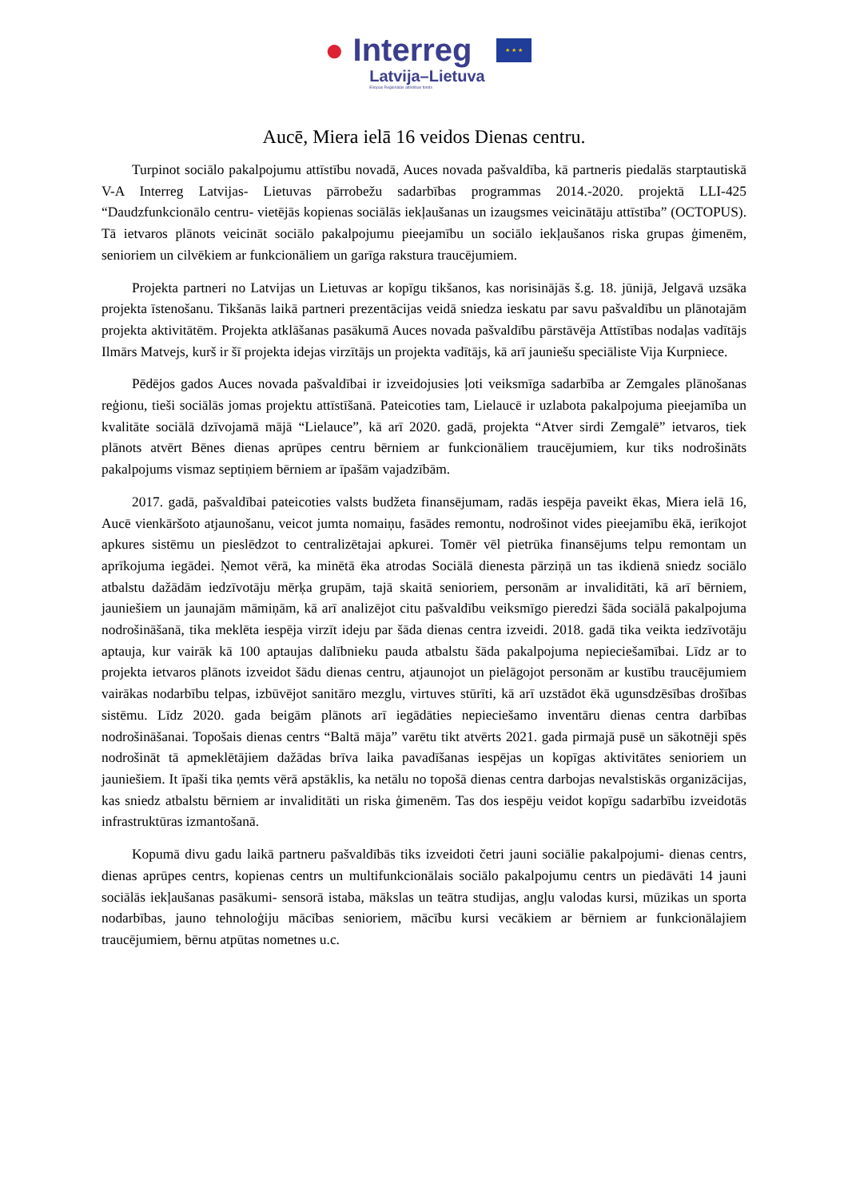● Interreg
Latvija–Lietuva
Eiropas Reģionālās attīstības fonds
★ ★ ★
Aucē, Miera ielā 16 veidos Dienas centru.
Turpinot sociālo pakalpojumu attīstību novadā, Auces novada pašvaldība, kā partneris piedalās starptautiskā V-A Interreg Latvijas- Lietuvas pārrobežu sadarbības programmas 2014.-2020. projektā LLI-425 “Daudzfunkcionālo centru- vietējās kopienas sociālās iekļaušanas un izaugsmes veicinātāju attīstība” (OCTOPUS). Tā ietvaros plānots veicināt sociālo pakalpojumu pieejamību un sociālo iekļaušanos riska grupas ģimenēm, senioriem un cilvēkiem ar funkcionāliem un garīga rakstura traucējumiem.
Projekta partneri no Latvijas un Lietuvas ar kopīgu tikšanos, kas norisinājās š.g. 18. jūnijā, Jelgavā uzsāka projekta īstenošanu. Tikšanās laikā partneri prezentācijas veidā sniedza ieskatu par savu pašvaldību un plānotajām projekta aktivitātēm. Projekta atklāšanas pasākumā Auces novada pašvaldību pārstāvēja Attīstības nodaļas vadītājs Ilmārs Matvejs, kurš ir šī projekta idejas virzītājs un projekta vadītājs, kā arī jauniešu speciāliste Vija Kurpniece.
Pēdējos gados Auces novada pašvaldībai ir izveidojusies ļoti veiksmīga sadarbība ar Zemgales plānošanas reģionu, tieši sociālās jomas projektu attīstīšanā. Pateicoties tam, Lielaucē ir uzlabota pakalpojuma pieejamība un kvalitāte sociālā dzīvojamā mājā “Lielauce”, kā arī 2020. gadā, projekta “Atver sirdi Zemgalē” ietvaros, tiek plānots atvērt Bēnes dienas aprūpes centru bērniem ar funkcionāliem traucējumiem, kur tiks nodrošināts pakalpojums vismaz septiņiem bērniem ar īpašām vajadzībām.
2017. gadā, pašvaldībai pateicoties valsts budžeta finansējumam, radās iespēja paveikt ēkas, Miera ielā 16, Aucē vienkāršoto atjaunošanu, veicot jumta nomaiņu, fasādes remontu, nodrošinot vides pieejamību ēkā, ierīkojot apkures sistēmu un pieslēdzot to centralizētajai apkurei. Tomēr vēl pietrūka finansējums telpu remontam un aprīkojuma iegādei. Ņemot vērā, ka minētā ēka atrodas Sociālā dienesta pārziņā un tas ikdienā sniedz sociālo atbalstu dažādām iedzīvotāju mērķa grupām, tajā skaitā senioriem, personām ar invaliditāti, kā arī bērniem, jauniešiem un jaunajām māmiņām, kā arī analizējot citu pašvaldību veiksmīgo pieredzi šāda sociālā pakalpojuma nodrošināšanā, tika meklēta iespēja virzīt ideju par šāda dienas centra izveidi. 2018. gadā tika veikta iedzīvotāju aptauja, kur vairāk kā 100 aptaujas dalībnieku pauda atbalstu šāda pakalpojuma nepieciešamībai. Līdz ar to projekta ietvaros plānots izveidot šādu dienas centru, atjaunojot un pielāgojot personām ar kustību traucējumiem vairākas nodarbību telpas, izbūvējot sanitāro mezglu, virtuves stūrīti, kā arī uzstādot ēkā ugunsdzēsības drošības sistēmu. Līdz 2020. gada beigām plānots arī iegādāties nepieciešamo inventāru dienas centra darbības nodrošināšanai. Topošais dienas centrs “Baltā māja” varētu tikt atvērts 2021. gada pirmajā pusē un sākotnēji spēs nodrošināt tā apmeklētājiem dažādas brīva laika pavadīšanas iespējas un kopīgas aktivitātes senioriem un jauniešiem. It īpaši tika ņemts vērā apstāklis, ka netālu no topošā dienas centra darbojas nevalstiskās organizācijas, kas sniedz atbalstu bērniem ar invaliditāti un riska ģimenēm. Tas dos iespēju veidot kopīgu sadarbību izveidotās infrastruktūras izmantošanā.
Kopumā divu gadu laikā partneru pašvaldībās tiks izveidoti četri jauni sociālie pakalpojumi- dienas centrs, dienas aprūpes centrs, kopienas centrs un multifunkcionālais sociālo pakalpojumu centrs un piedāvāti 14 jauni sociālās iekļaušanas pasākumi- sensorā istaba, mākslas un teātra studijas, angļu valodas kursi, mūzikas un sporta nodarbības, jauno tehnoloģiju mācības senioriem, mācību kursi vecākiem ar bērniem ar funkcionālajiem traucējumiem, bērnu atpūtas nometnes u.c.